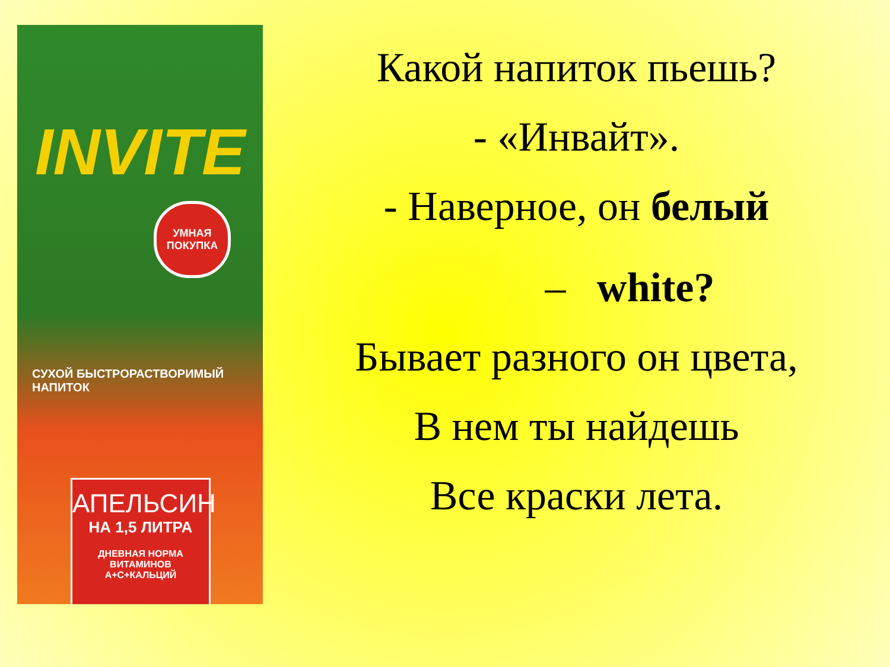INVITE
УМНАЯ
ПОКУПКА
СУХОЙ БЫСТРОРАСТВОРИМЫЙ НАПИТОК
АПЕЛЬСИН
НА 1,5 ЛИТРА
ДНЕВНАЯ НОРМА
ВИТАМИНОВ
A+C+КАЛЬЦИЙ
Какой напиток пьешь?
- «Инвайт».
- Наверное, он белый
– white?
Бывает разного он цвета,
В нем ты найдешь
Все краски лета.